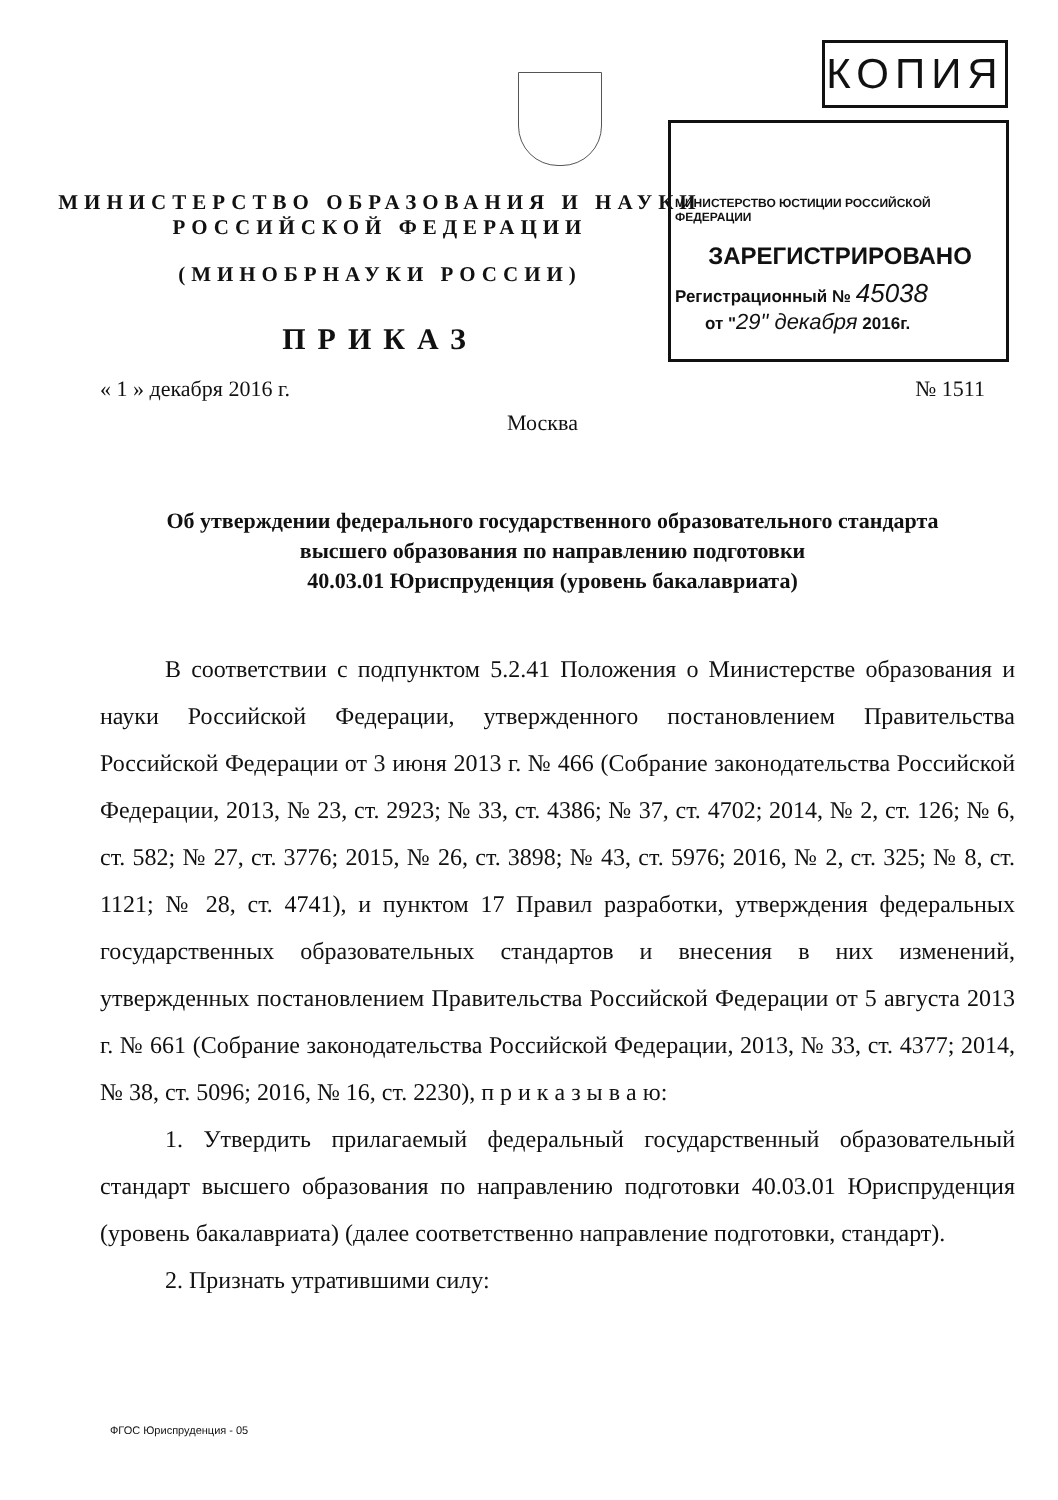КОПИЯ
МИНИСТЕРСТВО ЮСТИЦИИ РОССИЙСКОЙ ФЕДЕРАЦИИ
ЗАРЕГИСТРИРОВАНО
Регистрационный № 45038
от "29" декабря 2016г.
МИНИСТЕРСТВО ОБРАЗОВАНИЯ И НАУКИ
РОССИЙСКОЙ ФЕДЕРАЦИИ
(МИНОБРНАУКИ РОССИИ)
ПРИКАЗ
« 1 » декабря 2016 г. № 1511
Москва
Об утверждении федерального государственного образовательного стандарта
высшего образования по направлению подготовки
40.03.01 Юриспруденция (уровень бакалавриата)
В соответствии с подпунктом 5.2.41 Положения о Министерстве образования и науки Российской Федерации, утвержденного постановлением Правительства Российской Федерации от 3 июня 2013 г. № 466 (Собрание законодательства Российской Федерации, 2013, № 23, ст. 2923; № 33, ст. 4386; № 37, ст. 4702; 2014, № 2, ст. 126; № 6, ст. 582; № 27, ст. 3776; 2015, № 26, ст. 3898; № 43, ст. 5976; 2016, № 2, ст. 325; № 8, ст. 1121; № 28, ст. 4741), и пунктом 17 Правил разработки, утверждения федеральных государственных образовательных стандартов и внесения в них изменений, утвержденных постановлением Правительства Российской Федерации от 5 августа 2013 г. № 661 (Собрание законодательства Российской Федерации, 2013, № 33, ст. 4377; 2014, № 38, ст. 5096; 2016, № 16, ст. 2230), п р и к а з ы в а ю:
1. Утвердить прилагаемый федеральный государственный образовательный стандарт высшего образования по направлению подготовки 40.03.01 Юриспруденция (уровень бакалавриата) (далее соответственно направление подготовки, стандарт).
2. Признать утратившими силу:
ФГОС Юриспруденция - 05